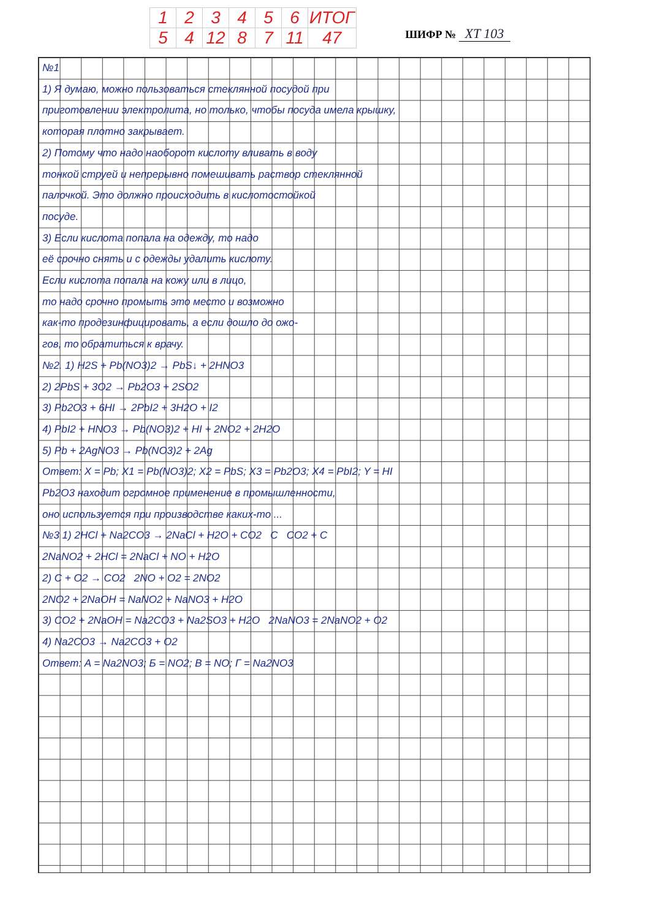| 1 | 2 | 3 | 4 | 5 | 6 | ИТОГ |
| 5 | 4 | 12 | 8 | 7 | 11 | 47 |
ШИФР № XT 103
№1
1) Я думаю, можно пользоваться стеклянной посудой при
приготовлении электролита, но только, чтобы посуда имела крышку,
которая плотно закрывает.
2) Потому что надо наоборот кислоту вливать в воду
тонкой струей и непрерывно помешивать раствор стеклянной
палочкой. Это должно происходить в кислотостойкой
посуде.
3) Если кислота попала на одежду, то надо
её срочно снять и с одежды удалить кислоту.
Если кислота попала на кожу или в лицо,
то надо срочно промыть это место и возможно
как-то продезинфицировать, а если дошло до ожо-
гов, то обратиться к врачу.
№2. 1) H2S + Pb(NO3)2 → PbS↓ + 2HNO3
2) 2PbS + 3O2 → Pb2O3 + 2SO2
3) Pb2O3 + 6HI → 2PbI2 + 3H2O + I2
4) PbI2 + HNO3 → Pb(NO3)2 + HI + 2NO2 + 2H2O
5) Pb + 2AgNO3 → Pb(NO3)2 + 2Ag
Ответ: X = Pb; X1 = Pb(NO3)2; X2 = PbS; X3 = Pb2O3; X4 = PbI2; Y = HI
Pb2O3 находит огромное применение в промышленности,
оно используется при производстве каких-то ...
№3 1) 2HCl + Na2CO3 → 2NaCl + H2O + CO2 C CO2 + C
2NaNO2 + 2HCl = 2NaCl + NO + H2O
2) C + O2 → CO2 2NO + O2 = 2NO2
2NO2 + 2NaOH = NaNO2 + NaNO3 + H2O
3) CO2 + 2NaOH = Na2CO3 + Na2SO3 + H2O 2NaNO3 = 2NaNO2 + O2
4) Na2CO3 → Na2CO3 + O2
Ответ: A = Na2NO3; Б = NO2; В = NO; Г = Na2NO3